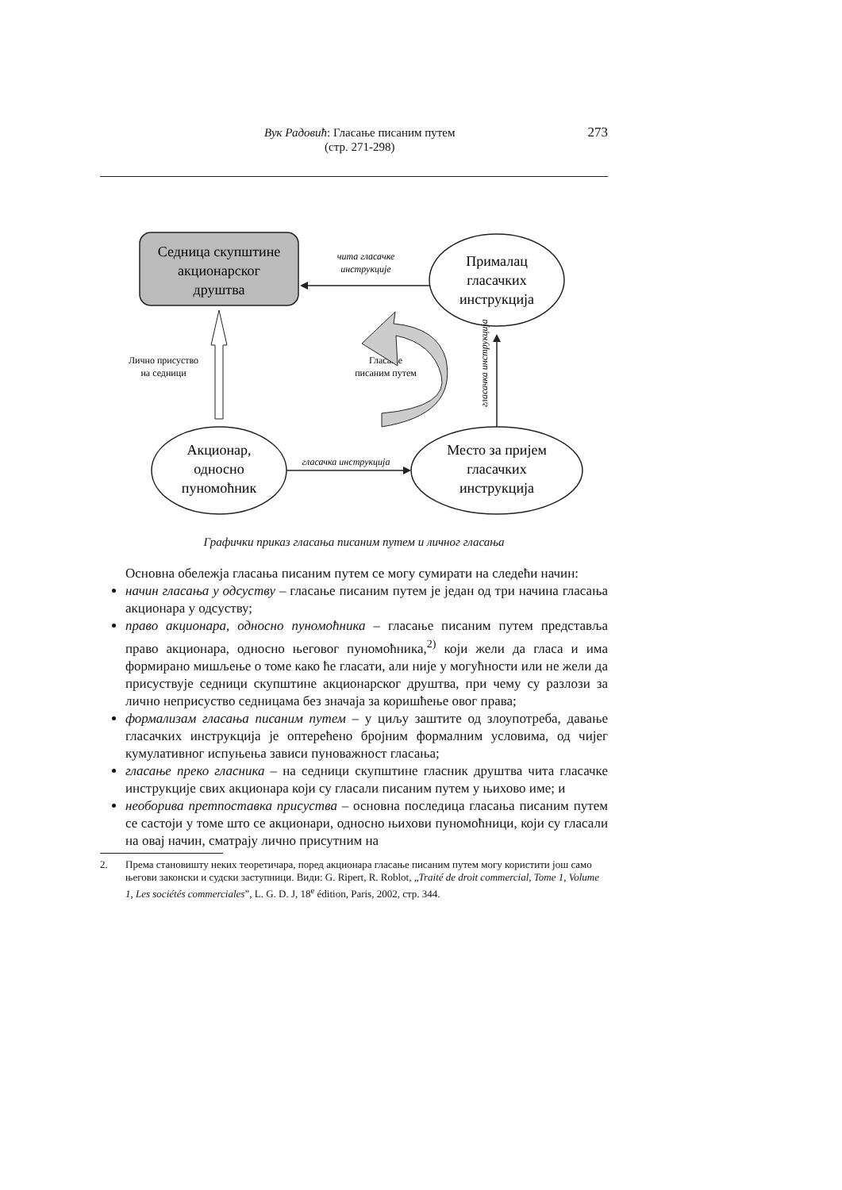Вук Радовић: Гласање писаним путем
(стр. 271-298)
273
Седница скупштине
акционарског
друштва
Прималац
гласачких
инструкција
чита гласачке
инструкције
Акционар,
односно
пуномоћник
Место за пријем
гласачких
инструкција
гласачка инструкција
Лично присуство
на седници
гласачка инструкција
Гласање
писаним путем
Графички приказ гласања писаним путем и личног гласања
Основна обележја гласања писаним путем се могу сумирати на следећи начин:
начин гласања у одсуству – гласање писаним путем је један од три начина гласања акционара у одсуству;
право акционара, односно пуномоћника – гласање писаним путем представља право акционара, односно његовог пуномоћника,<sup>2)</sup> који жели да гласа и има формирано мишљење о томе како ће гласати, али није у могућности или не жели да присуствује седници скупштине акционарског друштва, при чему су разлози за лично неприсуство седницама без значаја за коришћење овог права;
формализам гласања писаним путем – у циљу заштите од злоупотреба, давање гласачких инструкција је оптерећено бројним формалним условима, од чијег кумулативног испуњења зависи пуноважност гласања;
гласање преко гласника – на седници скупштине гласник друштва чита гласачке инструкције свих акционара који су гласали писаним путем у њихово име; и
необорива претпоставка присуства – основна последица гласања писаним путем се састоји у томе што се акционари, односно њихови пуномоћници, који су гласали на овај начин, сматрају лично присутним на
2. Према становишту неких теоретичара, поред акционара гласање писаним путем могу користити још само његови законски и судски заступници. Види: G. Ripert, R. Roblot, „Traité de droit commercial, Tome 1, Volume 1, Les sociétés commerciales”, L. G. D. J, 18<sup>e</sup> édition, Paris, 2002, стр. 344.